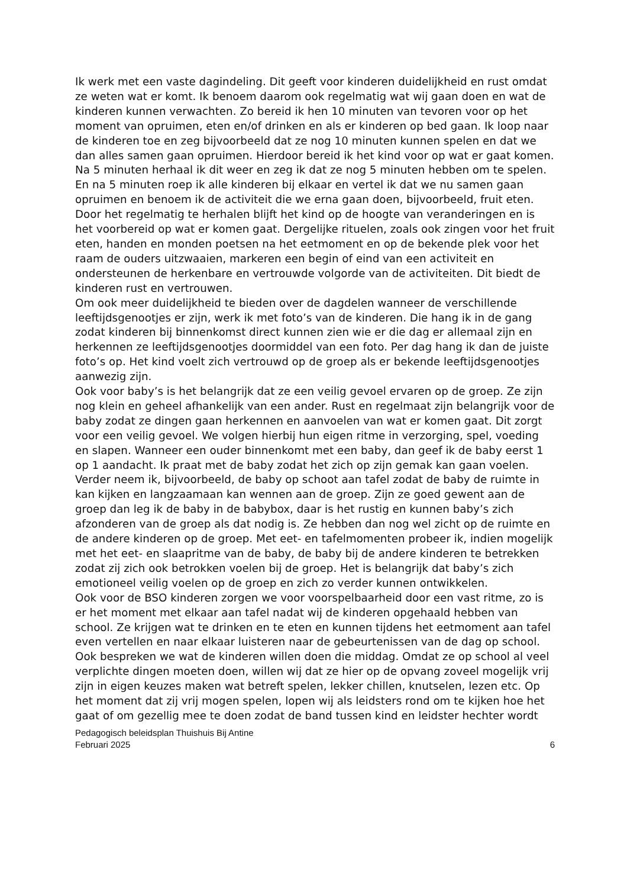Ik werk met een vaste dagindeling. Dit geeft voor kinderen duidelijkheid en rust omdat ze weten wat er komt. Ik benoem daarom ook regelmatig wat wij gaan doen en wat de kinderen kunnen verwachten. Zo bereid ik hen 10 minuten van tevoren voor op het moment van opruimen, eten en/of drinken en als er kinderen op bed gaan. Ik loop naar de kinderen toe en zeg bijvoorbeeld dat ze nog 10 minuten kunnen spelen en dat we dan alles samen gaan opruimen. Hierdoor bereid ik het kind voor op wat er gaat komen. Na 5 minuten herhaal ik dit weer en zeg ik dat ze nog 5 minuten hebben om te spelen. En na 5 minuten roep ik alle kinderen bij elkaar en vertel ik dat we nu samen gaan opruimen en benoem ik de activiteit die we erna gaan doen, bijvoorbeeld, fruit eten. Door het regelmatig te herhalen blijft het kind op de hoogte van veranderingen en is het voorbereid op wat er komen gaat. Dergelijke rituelen, zoals ook zingen voor het fruit eten, handen en monden poetsen na het eetmoment en op de bekende plek voor het raam de ouders uitzwaaien, markeren een begin of eind van een activiteit en ondersteunen de herkenbare en vertrouwde volgorde van de activiteiten. Dit biedt de kinderen rust en vertrouwen.
Om ook meer duidelijkheid te bieden over de dagdelen wanneer de verschillende leeftijdsgenootjes er zijn, werk ik met foto’s van de kinderen. Die hang ik in de gang zodat kinderen bij binnenkomst direct kunnen zien wie er die dag er allemaal zijn en herkennen ze leeftijdsgenootjes doormiddel van een foto. Per dag hang ik dan de juiste foto’s op. Het kind voelt zich vertrouwd op de groep als er bekende leeftijdsgenootjes aanwezig zijn.
Ook voor baby’s is het belangrijk dat ze een veilig gevoel ervaren op de groep. Ze zijn nog klein en geheel afhankelijk van een ander. Rust en regelmaat zijn belangrijk voor de baby zodat ze dingen gaan herkennen en aanvoelen van wat er komen gaat. Dit zorgt voor een veilig gevoel. We volgen hierbij hun eigen ritme in verzorging, spel, voeding en slapen. Wanneer een ouder binnenkomt met een baby, dan geef ik de baby eerst 1 op 1 aandacht. Ik praat met de baby zodat het zich op zijn gemak kan gaan voelen. Verder neem ik, bijvoorbeeld, de baby op schoot aan tafel zodat de baby de ruimte in kan kijken en langzaamaan kan wennen aan de groep. Zijn ze goed gewent aan de groep dan leg ik de baby in de babybox, daar is het rustig en kunnen baby’s zich afzonderen van de groep als dat nodig is. Ze hebben dan nog wel zicht op de ruimte en de andere kinderen op de groep. Met eet- en tafelmomenten probeer ik, indien mogelijk met het eet- en slaapritme van de baby, de baby bij de andere kinderen te betrekken zodat zij zich ook betrokken voelen bij de groep. Het is belangrijk dat baby’s zich emotioneel veilig voelen op de groep en zich zo verder kunnen ontwikkelen.
Ook voor de BSO kinderen zorgen we voor voorspelbaarheid door een vast ritme, zo is er het moment met elkaar aan tafel nadat wij de kinderen opgehaald hebben van school. Ze krijgen wat te drinken en te eten en kunnen tijdens het eetmoment aan tafel even vertellen en naar elkaar luisteren naar de gebeurtenissen van de dag op school. Ook bespreken we wat de kinderen willen doen die middag. Omdat ze op school al veel verplichte dingen moeten doen, willen wij dat ze hier op de opvang zoveel mogelijk vrij zijn in eigen keuzes maken wat betreft spelen, lekker chillen, knutselen, lezen etc. Op het moment dat zij vrij mogen spelen, lopen wij als leidsters rond om te kijken hoe het gaat of om gezellig mee te doen zodat de band tussen kind en leidster hechter wordt
Pedagogisch beleidsplan Thuishuis Bij Antine
Februari 2025 6